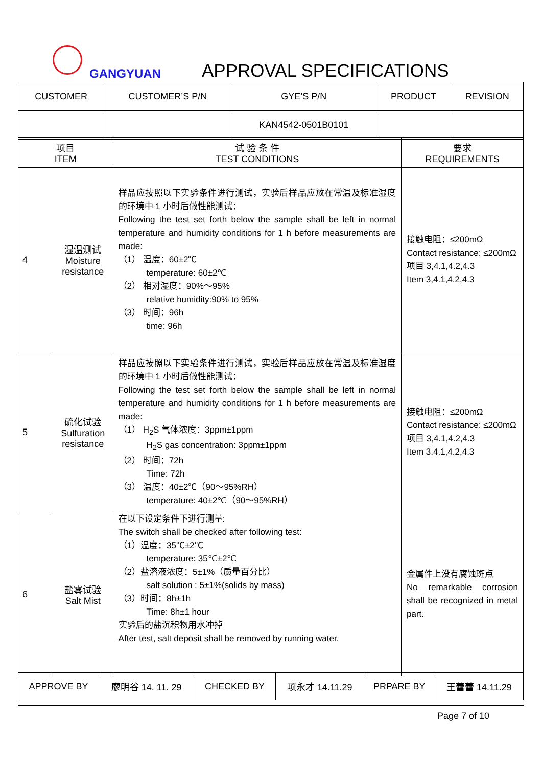GANGYUAN APPROVAL SPECIFICATIONS
| CUSTOMER | CUSTOMER’S P/N | GYE’S P/N | PRODUCT | REVISION |
| | | KAN4542-0501B0101 | | |
| 项目 ITEM | | 试 验 条 件 TEST CONDITIONS | 要求 REQUIREMENTS |
| 4 | 湿温测试 Moisture resistance | 样品应按照以下实验条件进行测试，实验后样品应放在常温及标准湿度的环境中 1 小时后做性能测试： Following the test set forth below the sample shall be left in normal temperature and humidity conditions for 1 h before measurements are made: （1） 温度：60±2℃ temperature: 60±2℃ （2） 相对湿度：90%～95% relative humidity:90% to 95% （3） 时间：96h time: 96h | 接触电阻：≤200mΩ Contact resistance: ≤200mΩ 项目 3,4.1,4.2,4.3 Item 3,4.1,4.2,4.3 |
| 5 | 硫化试验 Sulfuration resistance | 样品应按照以下实验条件进行测试，实验后样品应放在常温及标准湿度的环境中 1 小时后做性能测试： Following the test set forth below the sample shall be left in normal temperature and humidity conditions for 1 h before measurements are made: （1） H<sub>2</sub>S 气体浓度：3ppm±1ppm H<sub>2</sub>S gas concentration: 3ppm±1ppm （2） 时间：72h Time: 72h （3） 温度：40±2℃（90～95%RH） temperature: 40±2℃（90～95%RH） | 接触电阻：≤200mΩ Contact resistance: ≤200mΩ 项目 3,4.1,4.2,4.3 Item 3,4.1,4.2,4.3 |
| 6 | 盐雾试验 Salt Mist | 在以下设定条件下进行测量: The switch shall be checked after following test: （1）温度：35℃±2℃ temperature: 35℃±2℃ （2）盐溶液浓度：5±1%（质量百分比） salt solution : 5±1%(solids by mass) （3）时间：8h±1h Time: 8h±1 hour 实验后的盐沉积物用水冲掉 After test, salt deposit shall be removed by running water. | 金属件上没有腐蚀斑点 No remarkable corrosion shall be recognized in metal part. |
| APPROVE BY | 廖明谷 14. 11. 29 | CHECKED BY | 项永才 14.11.29 | PRPARE BY | 王蕾蕾 14.11.29 |
Page 7 of 10